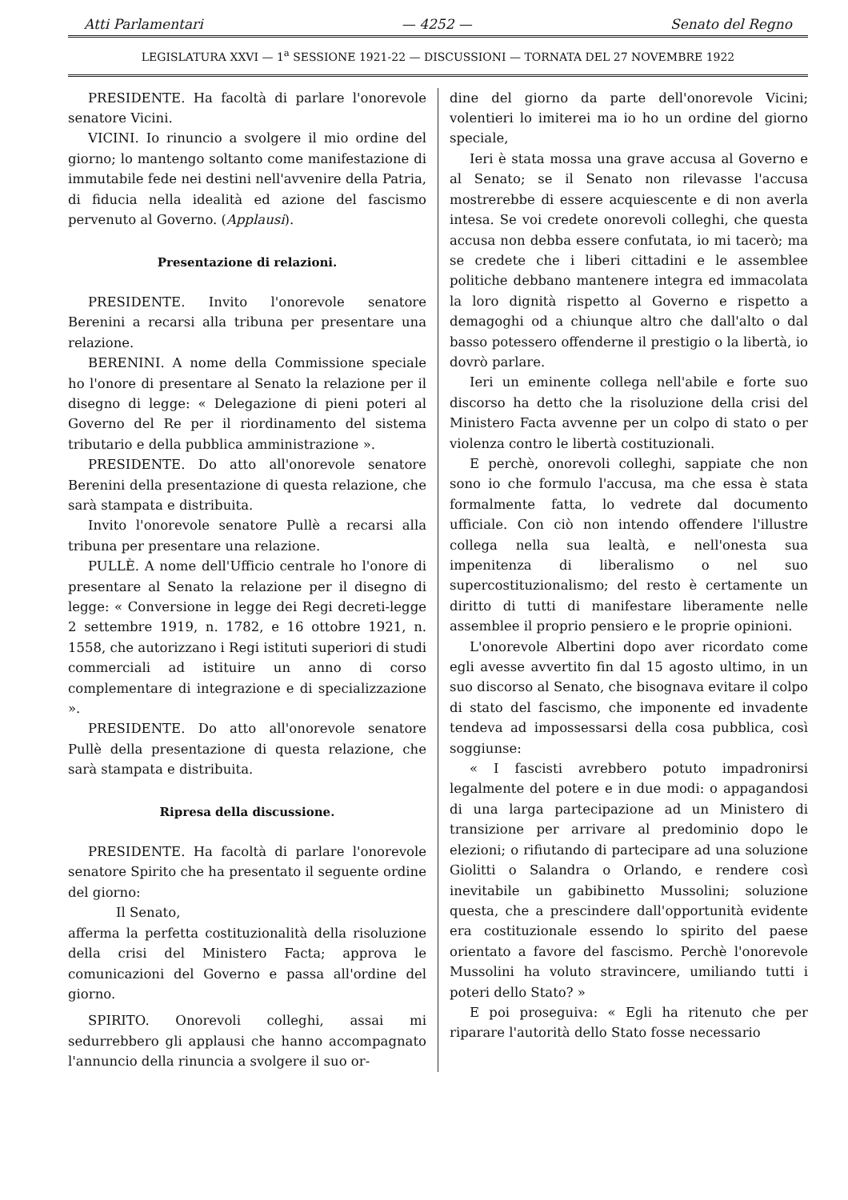Atti Parlamentari — 4252 — Senato del Regno
LEGISLATURA XXVI — 1<sup>a</sup> SESSIONE 1921-22 — DISCUSSIONI — TORNATA DEL 27 NOVEMBRE 1922
PRESIDENTE. Ha facoltà di parlare l'onorevole senatore Vicini.
VICINI. Io rinuncio a svolgere il mio ordine del giorno; lo mantengo soltanto come manifestazione di immutabile fede nei destini nell'avvenire della Patria, di fiducia nella idealità ed azione del fascismo pervenuto al Governo. (Applausi).
Presentazione di relazioni.
PRESIDENTE. Invito l'onorevole senatore Berenini a recarsi alla tribuna per presentare una relazione.
BERENINI. A nome della Commissione speciale ho l'onore di presentare al Senato la relazione per il disegno di legge: « Delegazione di pieni poteri al Governo del Re per il riordinamento del sistema tributario e della pubblica amministrazione ».
PRESIDENTE. Do atto all'onorevole senatore Berenini della presentazione di questa relazione, che sarà stampata e distribuita.
Invito l'onorevole senatore Pullè a recarsi alla tribuna per presentare una relazione.
PULLÈ. A nome dell'Ufficio centrale ho l'onore di presentare al Senato la relazione per il disegno di legge: « Conversione in legge dei Regi decreti-legge 2 settembre 1919, n. 1782, e 16 ottobre 1921, n. 1558, che autorizzano i Regi istituti superiori di studi commerciali ad istituire un anno di corso complementare di integrazione e di specializzazione ».
PRESIDENTE. Do atto all'onorevole senatore Pullè della presentazione di questa relazione, che sarà stampata e distribuita.
Ripresa della discussione.
PRESIDENTE. Ha facoltà di parlare l'onorevole senatore Spirito che ha presentato il seguente ordine del giorno:
Il Senato,
afferma la perfetta costituzionalità della risoluzione della crisi del Ministero Facta; approva le comunicazioni del Governo e passa all'ordine del giorno.
SPIRITO. Onorevoli colleghi, assai mi sedurrebbero gli applausi che hanno accompagnato l'annuncio della rinuncia a svolgere il suo or-
dine del giorno da parte dell'onorevole Vicini; volentieri lo imiterei ma io ho un ordine del giorno speciale,
Ieri è stata mossa una grave accusa al Governo e al Senato; se il Senato non rilevasse l'accusa mostrerebbe di essere acquiescente e di non averla intesa. Se voi credete onorevoli colleghi, che questa accusa non debba essere confutata, io mi tacerò; ma se credete che i liberi cittadini e le assemblee politiche debbano mantenere integra ed immacolata la loro dignità rispetto al Governo e rispetto a demagoghi od a chiunque altro che dall'alto o dal basso potessero offenderne il prestigio o la libertà, io dovrò parlare.
Ieri un eminente collega nell'abile e forte suo discorso ha detto che la risoluzione della crisi del Ministero Facta avvenne per un colpo di stato o per violenza contro le libertà costituzionali.
E perchè, onorevoli colleghi, sappiate che non sono io che formulo l'accusa, ma che essa è stata formalmente fatta, lo vedrete dal documento ufficiale. Con ciò non intendo offendere l'illustre collega nella sua lealtà, e nell'onesta sua impenitenza di liberalismo o nel suo supercostituzionalismo; del resto è certamente un diritto di tutti di manifestare liberamente nelle assemblee il proprio pensiero e le proprie opinioni.
L'onorevole Albertini dopo aver ricordato come egli avesse avvertito fin dal 15 agosto ultimo, in un suo discorso al Senato, che bisognava evitare il colpo di stato del fascismo, che imponente ed invadente tendeva ad impossessarsi della cosa pubblica, così soggiunse:
« I fascisti avrebbero potuto impadronirsi legalmente del potere e in due modi: o appagandosi di una larga partecipazione ad un Ministero di transizione per arrivare al predominio dopo le elezioni; o rifiutando di partecipare ad una soluzione Giolitti o Salandra o Orlando, e rendere così inevitabile un gabibinetto Mussolini; soluzione questa, che a prescindere dall'opportunità evidente era costituzionale essendo lo spirito del paese orientato a favore del fascismo. Perchè l'onorevole Mussolini ha voluto stravincere, umiliando tutti i poteri dello Stato? »
E poi proseguiva: « Egli ha ritenuto che per riparare l'autorità dello Stato fosse necessario